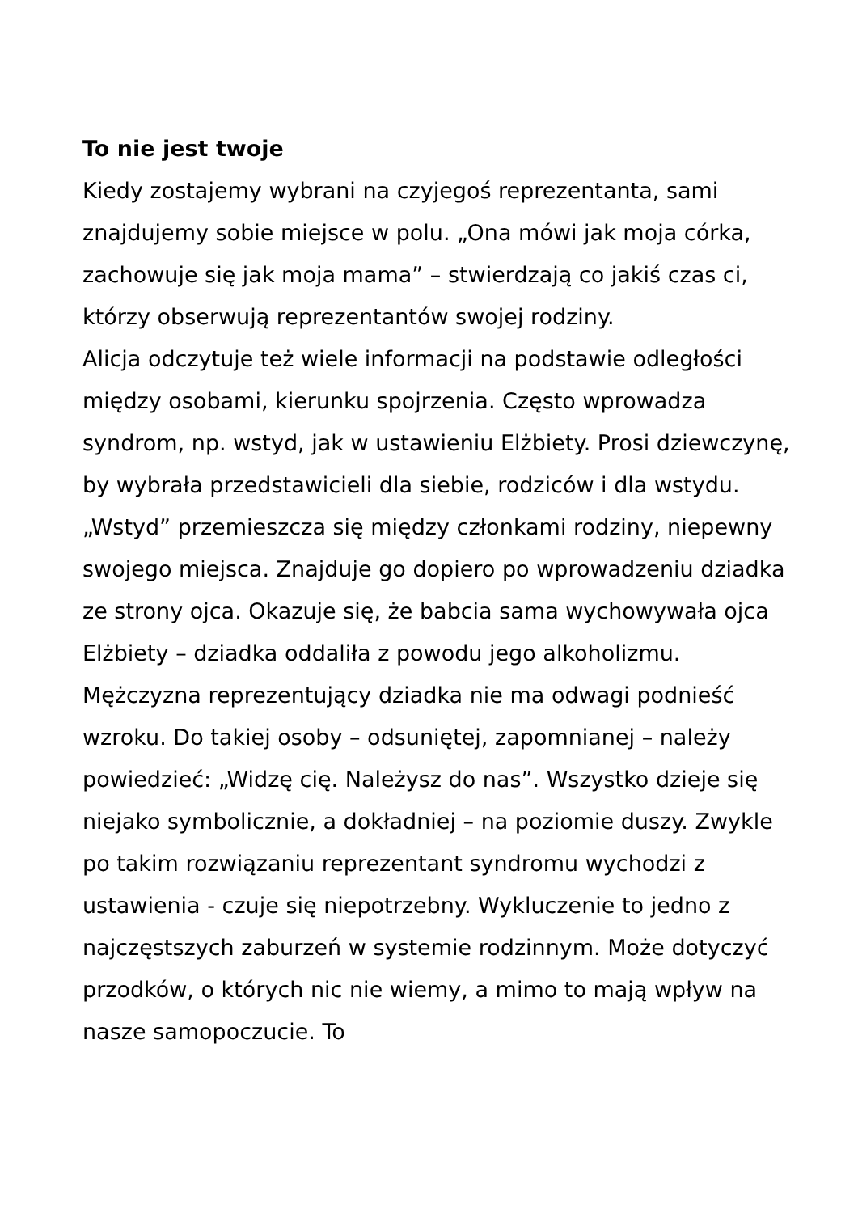To nie jest twoje
Kiedy zostajemy wybrani na czyjegoś reprezentanta, sami znajdujemy sobie miejsce w polu. „Ona mówi jak moja córka, zachowuje się jak moja mama” – stwierdzają co jakiś czas ci, którzy obserwują reprezentantów swojej rodziny.
Alicja odczytuje też wiele informacji na podstawie odległości między osobami, kierunku spojrzenia. Często wprowadza syndrom, np. wstyd, jak w ustawieniu Elżbiety. Prosi dziewczynę, by wybrała przedstawicieli dla siebie, rodziców i dla wstydu. „Wstyd” przemieszcza się między członkami rodziny, niepewny swojego miejsca. Znajduje go dopiero po wprowadzeniu dziadka ze strony ojca. Okazuje się, że babcia sama wychowywała ojca Elżbiety – dziadka oddaliła z powodu jego alkoholizmu. Mężczyzna reprezentujący dziadka nie ma odwagi podnieść wzroku. Do takiej osoby – odsuniętej, zapomnianej – należy powiedzieć: „Widzę cię. Należysz do nas”. Wszystko dzieje się niejako symbolicznie, a dokładniej – na poziomie duszy. Zwykle po takim rozwiązaniu reprezentant syndromu wychodzi z ustawienia - czuje się niepotrzebny. Wykluczenie to jedno z najczęstszych zaburzeń w systemie rodzinnym. Może dotyczyć przodków, o których nic nie wiemy, a mimo to mają wpływ na nasze samopoczucie. To